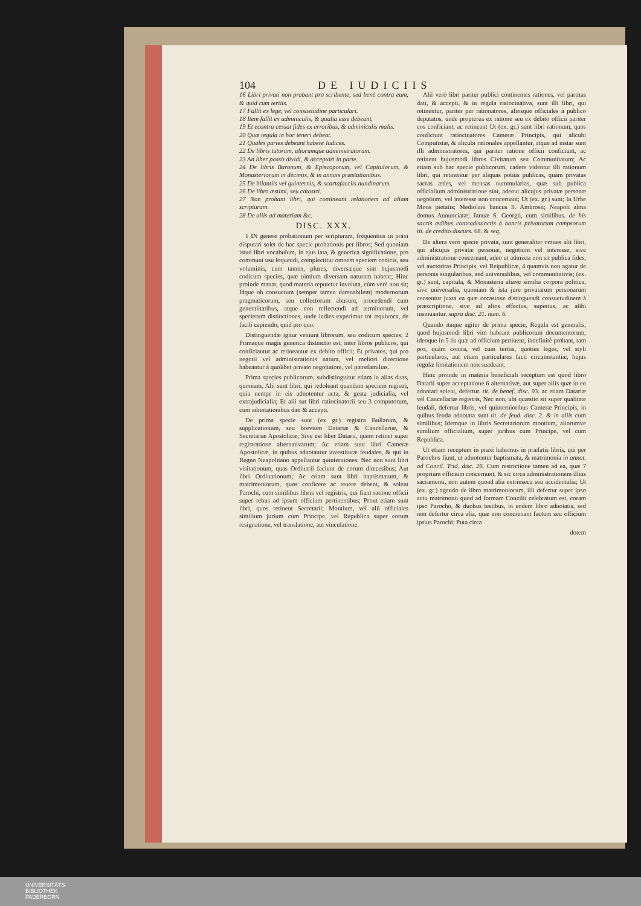104 DE IUDICIIS
16 Libri privati non probant pro scribente, sed benè contra eum, & quid cum tertiis.
17 Fallit ex lege, vel consuetudine particulari.
18 Item fallit ex adminiculis, & qualia esse debeant.
19 Et econtra cessat fides ex erroribus, & adminiculis malis.
20 Quæ regula in hoc teneri debeat.
21 Quales partes debeant habere Iudices.
22 De libris tutorum, aliorumque administratorum.
23 An liber possit dividi, & acceptari in parte.
24 De libris Baronum, & Episcoporum, vel Capitulorum, & Monasteriorum in decimis, & in annuis præstationibus.
25 De bilantiis vel quinternis, & scartafacciis nundinarum.
26 De libro æstimi, seu catastri.
27 Non probant libri, qui contineant relationem ad aliam scripturam.
28 De aliis ad materiam &c.
DISC. XXX.
1 IN genere probationum per scripturam, frequentius in praxi disputari solet de hac specie probationis per libros; Sed quoniam istud libri vocabulum, in ejus lata, & generica significatione, pro communi usu loquendi, complectitur omnem speciem codicis, seu voluminis, cum tamen, plures, diversæque sint hujusmodi codicum species, quæ nimium diversam naturam habent; Hinc proinde manat, quod materia reputetur involuta, cùm verè non sit; Idque ob consuetum (semper tamen damnabilem) modernorum pragmaticorum, seu collectorum abusum, procedendi cum generalitatibus, atque non reflectendi ad terminorum, vel specierum distinctiones, unde indies experimur tot æquivoca, de facili capiendo, quid pro quo.
Distinguendæ igitur veniunt librorum, seu codicum species; 2 Primaque magis generica distinctio est, inter libros publicos, qui conficiantur ac retineantur ex debito officii; Et privatos, qui pro negotii vel administrationis natura, vel meliori directione habeantur à quolibet privato negotiatore, vel patrefamilias.
Prima species publicorum, subdistinguitur etiam in alias duas, quoniam, Alii sunt libri, qui redoleant quandam speciem registri, quia nempe in eis adnotentur acta, & gesta judicialia, vel extrajudicialia; Et alii sut libri ratiocinatorii seu 3 computorum, cum adnotationibus dati & accepti.
De prima specie sunt (ex gr.) registra Bullarum, & supplicationum, seu brevium Datariæ & Cancellariæ, & Secretariæ Apostolicæ; Sive est liber Datarii, quem retinet super registratione alternativarum; Ac etiam sunt libri Cameræ Apostolicæ, in quibus adnotantur investituræ feudales, & qui in Regno Neapolitano appellantur quinterniones; Nec non sunt libri visitationum, quas Ordinarii faciunt de eorum diœcesibus; Aut libri Ordinationum; Ac etiam sunt libri baptismatum, & matrimoniorum, quos conficere ac tenere debent, & solent Parochi, cum similibus libris vel registris, qui fiant ratione officii super rebus ad ipsum officium pertinentibus; Prout etiam sunt libri, quos retinent Secretarii; Montium, vel alii officiales similium jurium cum Principe, vel Republica super eorum resignatione, vel translatione, aut vinculatione.
Alii verò libri pariter publici continentes rationes, vel partitas dati, & accepti, & in regula ratiocinativa, sunt illi libri, qui retinentur, pariter per rationatores, aliosque officiales à publico deputatos, unde propterea ex ratione seu ex debito officii pariter eos conficiant, ac retineant Ut (ex. gr.) sunt libri rationum, quos conficiunt ratiocinatores Cameræ Principis, qui alicubi Computistæ, & alicubi rationales appellantur, atque ad instar sunt illi administratores, qui pariter ratione officii conficiunt, ac retinent hujusmodi libros Civitatum seu Communitatum; Ac etiam sub hac specie publicorum, cadere videntur illi rationum libri, qui retinentur per aliquas potiùs publicas, quàm privatas sacras ædes, vel mensas nummularias, quæ sub publica officialium administratione sint, adeout alicujus privatæ personæ negotium, vel interesse non concernant; Ut (ex. gr.) sunt; In Urbe Mons pietatis; Mediolani bancus S. Ambrosii; Neapoli alma domus Annunciatæ; Januæ S. Georgii, cum similibus. de his sacris ædibus contradistinctis à bancis privatorum campsorum tit. de credito discurs. 68. & seq.
De altera verò specie privata, sunt generaliter omnes alii libri, qui alicujus privatæ personæ, negotium vel interesse, sive administratione concernant, adeo ut admixta non sit publica fides, vel auctoritas Principis, vel Reipublicæ, 4 quamvis non agatur de personis singularibus, sed universalibus, vel communitativis; (ex. gr.) sunt, capitula, & Monasteria aliave similia corpora politica, sive universalia, quoniam & ista jure privatarum personarum censentur juxta ea quæ occasione distinguendi consuetudinem à præscriptione, sive ad alios effectus, superius, ac alibi insinuantur. supra disc. 21. num. 6.
Quando itaque agitur de prima specie, Regula est generalis, quod hujusmodi libri vim habeant publicorum documentorum, ideoque in 5 iis quæ ad officium pertinent, indefinitè probant, tam pro, quàm contra, vel cum tertiis, quoties leges, vel styli particulares, aut etiam particulares facti circumstantiæ, hujus regulæ limitationem non suadeant.
Hinc proinde in materia beneficiali receptum est quod libro Datarii super acceptatione 6 alternativæ, aut super aliis quæ in eo adnotari solent, defertur. tit. de benef. disc. 93. ac etiam Datariæ vel Cancellariæ registris, Nec non, ubi quæstio sit super qualitate feudali, defertur libris, vel quinternioribus Cameræ Principis, in quibus feuda adnotata sunt tit. de feud. disc. 2. & in aliis cum similibus; Idemque in libris Secretariorum montium, aliorumve similium officialium, super juribus cum Principe, vel cum Republica.
Ut etiam receptum in praxi habemus in præfatis libris, qui per Parochos fiunt, ut adnotentur baptismata, & matrimonia in annot. ad Concil. Trid. disc. 26. Cum restrictione tamen ad ea, quæ 7 proprium officium concernunt, & sic circa administrationem illius sacramenti, non autem quoad alia extrinseca seu accidentalia; Ut (ex. gr.) agendo de libro matrimoniorum, illi defertur super ipso actu matrimonii quod ad formam Concilii celebratum est, coram ipso Parocho, & duobus testibus, in eodem libro adnotatis, sed non defertur circa alia, quæ non concrenant factum seu officium ipsius Parochi; Puta circa
dotem
UNIVERSITÄTS-
BIBLIOTHEK
PADERBORN